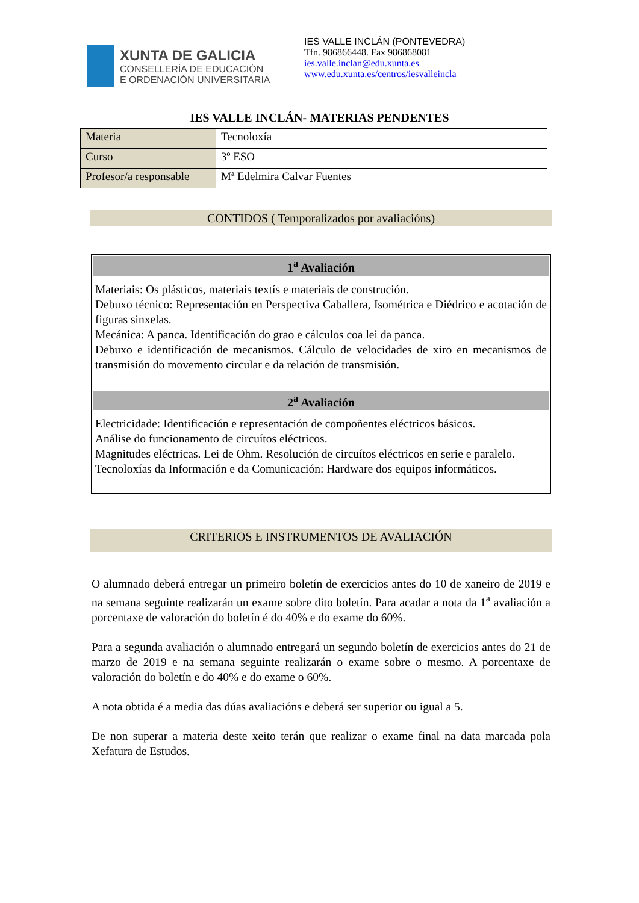XUNTA DE GALICIA
CONSELLERÍA DE EDUCACIÓN
E ORDENACIÓN UNIVERSITARIA
IES VALLE INCLÁN (PONTEVEDRA)
Tfn. 986866448. Fax 986868081
ies.valle.inclan@edu.xunta.es
www.edu.xunta.es/centros/iesvalleincla
IES VALLE INCLÁN- MATERIAS PENDENTES
| Materia | Tecnoloxía |
| Curso | 3º ESO |
| Profesor/a responsable | Mª Edelmira Calvar Fuentes |
CONTIDOS ( Temporalizados por avaliacións)
1<sup>a</sup> Avaliación
Materiais: Os plásticos, materiais textís e materiais de construción.
Debuxo técnico: Representación en Perspectiva Caballera, Isométrica e Diédrico e acotación de figuras sinxelas.
Mecánica: A panca. Identificación do grao e cálculos coa lei da panca.
Debuxo e identificación de mecanismos. Cálculo de velocidades de xiro en mecanismos de transmisión do movemento circular e da relación de transmisión.
2<sup>a</sup> Avaliación
Electricidade: Identificación e representación de compoñentes eléctricos básicos.
Análise do funcionamento de circuítos eléctricos.
Magnitudes eléctricas. Lei de Ohm. Resolución de circuítos eléctricos en serie e paralelo.
Tecnoloxías da Información e da Comunicación: Hardware dos equipos informáticos.
CRITERIOS E INSTRUMENTOS DE AVALIACIÓN
O alumnado deberá entregar un primeiro boletín de exercicios antes do 10 de xaneiro de 2019 e na semana seguinte realizarán un exame sobre dito boletín. Para acadar a nota da 1<sup>a</sup> avaliación a porcentaxe de valoración do boletín é do 40% e do exame do 60%.
Para a segunda avaliación o alumnado entregará un segundo boletín de exercicios antes do 21 de marzo de 2019 e na semana seguinte realizarán o exame sobre o mesmo. A porcentaxe de valoración do boletín e do 40% e do exame o 60%.
A nota obtida é a media das dúas avaliacións e deberá ser superior ou igual a 5.
De non superar a materia deste xeito terán que realizar o exame final na data marcada pola Xefatura de Estudos.